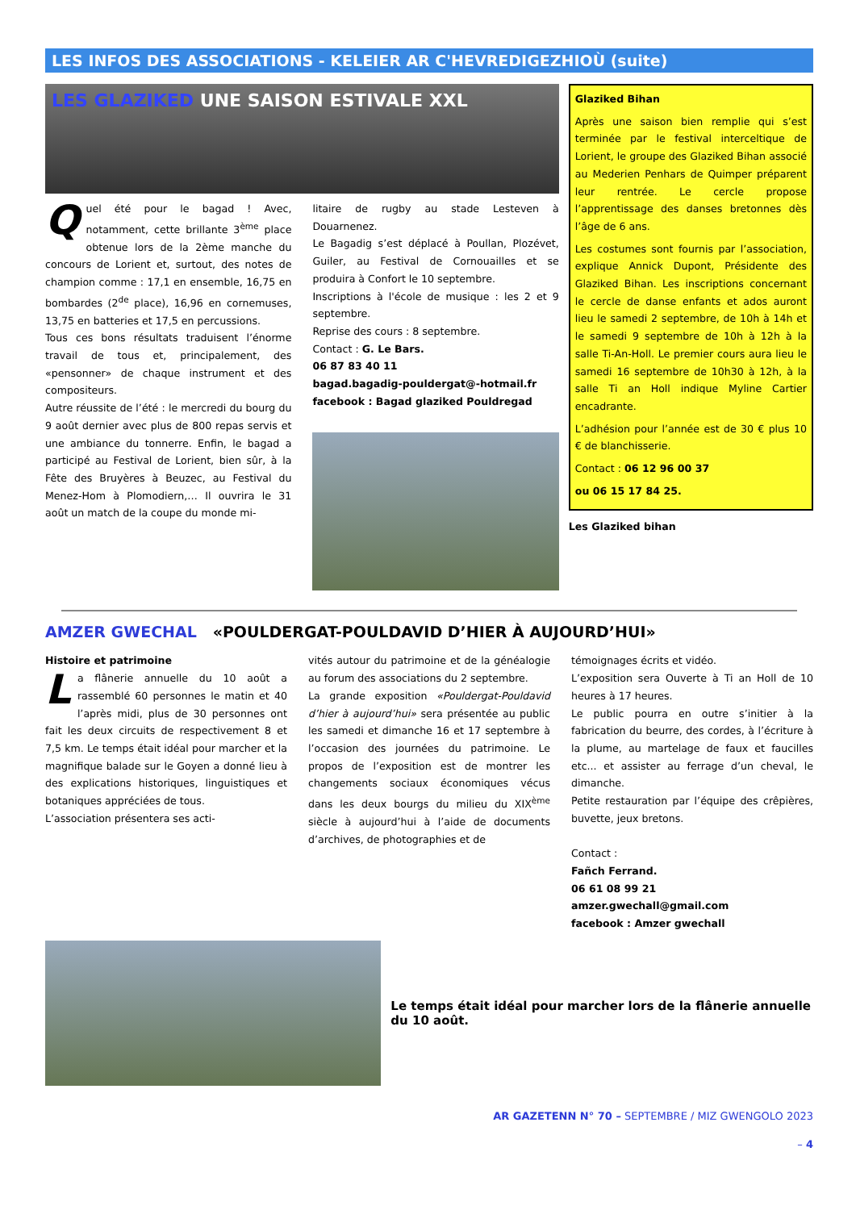LES INFOS DES ASSOCIATIONS - KELEIER AR C'HEVREDIGEZHIOÙ (suite)
LES GLAZIKED UNE SAISON ESTIVALE XXL
Q
uel été pour le bagad ! Avec, notamment, cette brillante 3<sup>ème</sup> place obtenue lors de la 2ème manche du concours de Lorient et, surtout, des notes de champion comme : 17,1 en ensemble, 16,75 en bombardes (2<sup>de</sup> place), 16,96 en cornemuses, 13,75 en batteries et 17,5 en percussions.
Tous ces bons résultats traduisent l’énorme travail de tous et, principalement, des «pensonner» de chaque instrument et des compositeurs.
Autre réussite de l’été : le mercredi du bourg du 9 août dernier avec plus de 800 repas servis et une ambiance du tonnerre. Enfin, le bagad a participé au Festival de Lorient, bien sûr, à la Fête des Bruyères à Beuzec, au Festival du Menez-Hom à Plomodiern,… Il ouvrira le 31 août un match de la coupe du monde mi-
litaire de rugby au stade Lesteven à Douarnenez.
Le Bagadig s’est déplacé à Poullan, Plozévet, Guiler, au Festival de Cornouailles et se produira à Confort le 10 septembre.
Inscriptions à l'école de musique : les 2 et 9 septembre.
Reprise des cours : 8 septembre.
Contact : G. Le Bars.
06 87 83 40 11
bagad.bagadig-pouldergat@-hotmail.fr
facebook : Bagad glaziked Pouldregad
Glaziked Bihan
Après une saison bien remplie qui s’est terminée par le festival interceltique de Lorient, le groupe des Glaziked Bihan associé au Mederien Penhars de Quimper préparent leur rentrée. Le cercle propose l’apprentissage des danses bretonnes dès l’âge de 6 ans.
Les costumes sont fournis par l’association, explique Annick Dupont, Présidente des Glaziked Bihan. Les inscriptions concernant le cercle de danse enfants et ados auront lieu le samedi 2 septembre, de 10h à 14h et le samedi 9 septembre de 10h à 12h à la salle Ti-An-Holl. Le premier cours aura lieu le samedi 16 septembre de 10h30 à 12h, à la salle Ti an Holl indique Myline Cartier encadrante.
L’adhésion pour l’année est de 30 € plus 10 € de blanchisserie.
Contact : 06 12 96 00 37
ou 06 15 17 84 25.
Les Glaziked bihan
AMZER GWECHAL «POULDERGAT-POULDAVID D’HIER À AUJOURD’HUI»
Histoire et patrimoine
L
a flânerie annuelle du 10 août a rassemblé 60 personnes le matin et 40 l’après midi, plus de 30 personnes ont fait les deux circuits de respectivement 8 et 7,5 km. Le temps était idéal pour marcher et la magnifique balade sur le Goyen a donné lieu à des explications historiques, linguistiques et botaniques appréciées de tous.
L’association présentera ses acti-
vités autour du patrimoine et de la généalogie au forum des associations du 2 septembre.
La grande exposition «Pouldergat-Pouldavid d’hier à aujourd’hui» sera présentée au public les samedi et dimanche 16 et 17 septembre à l’occasion des journées du patrimoine. Le propos de l’exposition est de montrer les changements sociaux économiques vécus dans les deux bourgs du milieu du XIX<sup>ème</sup> siècle à aujourd’hui à l’aide de documents d’archives, de photographies et de
témoignages écrits et vidéo.
L’exposition sera Ouverte à Ti an Holl de 10 heures à 17 heures.
Le public pourra en outre s’initier à la fabrication du beurre, des cordes, à l’écriture à la plume, au martelage de faux et faucilles etc... et assister au ferrage d’un cheval, le dimanche.
Petite restauration par l’équipe des crêpières, buvette, jeux bretons.
Contact :
Fañch Ferrand.
06 61 08 99 21
amzer.gwechall@gmail.com
facebook : Amzer gwechall
Le temps était idéal pour marcher lors de la flânerie annuelle du 10 août.
AR GAZETENN N° 70 – SEPTEMBRE / MIZ GWENGOLO 2023
– 4